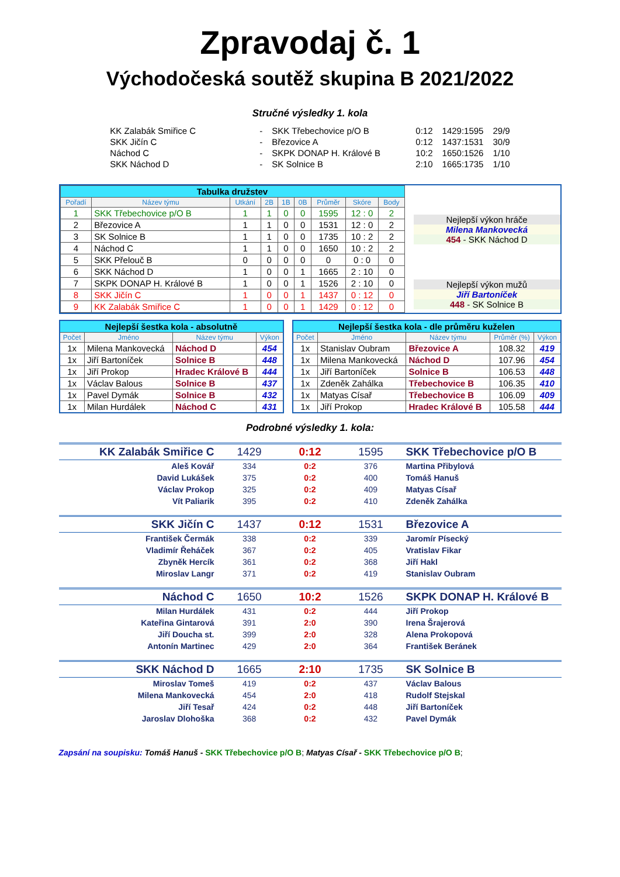Zpravodaj č. 1
Východočeská soutěž skupina B 2021/2022
Stručné výsledky 1. kola
| KK Zalabák Smiřice C | - | SKK Třebechovice p/O B | 0:12 | 1429:1595 | 29/9 |
| SKK Jičín C | - | Březovice A | 0:12 | 1437:1531 | 30/9 |
| Náchod C | - | SKPK DONAP H. Králové B | 10:2 | 1650:1526 | 1/10 |
| SKK Náchod D | - | SK Solnice B | 2:10 | 1665:1735 | 1/10 |
| Tabulka družstev | | | | | | | | |
| Pořadí | Název týmu | Utkání | 2B | 1B | 0B | Průměr | Skóre | Body |
| 1 | SKK Třebechovice p/O B | 1 | 1 | 0 | 0 | 1595 | 12 : 0 | 2 |
| 2 | Březovice A | 1 | 1 | 0 | 0 | 1531 | 12 : 0 | 2 |
| 3 | SK Solnice B | 1 | 1 | 0 | 0 | 1735 | 10 : 2 | 2 |
| 4 | Náchod C | 1 | 1 | 0 | 0 | 1650 | 10 : 2 | 2 |
| 5 | SKK Přelouč B | 0 | 0 | 0 | 0 | 0 | 0 : 0 | 0 |
| 6 | SKK Náchod D | 1 | 0 | 0 | 1 | 1665 | 2 : 10 | 0 |
| 7 | SKPK DONAP H. Králové B | 1 | 0 | 0 | 1 | 1526 | 2 : 10 | 0 |
| 8 | SKK Jičín C | 1 | 0 | 0 | 1 | 1437 | 0 : 12 | 0 |
| 9 | KK Zalabák Smiřice C | 1 | 0 | 0 | 1 | 1429 | 0 : 12 | 0 |
Nejlepší výkon hráče
Milena Mankovecká
454 - SKK Náchod D
Nejlepší výkon mužů
Jiří Bartoníček
448 - SK Solnice B
| Nejlepší šestka kola - absolutně | | | |
| Počet | Jméno | Název týmu | Výkon |
| 1x | Milena Mankovecká | Náchod D | 454 |
| 1x | Jiří Bartoníček | Solnice B | 448 |
| 1x | Jiří Prokop | Hradec Králové B | 444 |
| 1x | Václav Balous | Solnice B | 437 |
| 1x | Pavel Dymák | Solnice B | 432 |
| 1x | Milan Hurdálek | Náchod C | 431 |
| Nejlepší šestka kola - dle průměru kuželen | | | | |
| Počet | Jméno | Název týmu | Průměr (%) | Výkon |
| 1x | Stanislav Oubram | Březovice A | 108.32 | 419 |
| 1x | Milena Mankovecká | Náchod D | 107.96 | 454 |
| 1x | Jiří Bartoníček | Solnice B | 106.53 | 448 |
| 1x | Zdeněk Zahálka | Třebechovice B | 106.35 | 410 |
| 1x | Matyas Císař | Třebechovice B | 106.09 | 409 |
| 1x | Jiří Prokop | Hradec Králové B | 105.58 | 444 |
Podrobné výsledky 1. kola:
| KK Zalabák Smiřice C | 1429 | 0:12 | 1595 | SKK Třebechovice p/O B |
| Aleš Kovář | 334 | 0:2 | 376 | Martina Přibylová |
| David Lukášek | 375 | 0:2 | 400 | Tomáš Hanuš |
| Václav Prokop | 325 | 0:2 | 409 | Matyas Císař |
| Vít Paliarik | 395 | 0:2 | 410 | Zdeněk Zahálka |
| SKK Jičín C | 1437 | 0:12 | 1531 | Březovice A |
| František Čermák | 338 | 0:2 | 339 | Jaromír Písecký |
| Vladimír Řeháček | 367 | 0:2 | 405 | Vratislav Fikar |
| Zbyněk Hercík | 361 | 0:2 | 368 | Jiří Hakl |
| Miroslav Langr | 371 | 0:2 | 419 | Stanislav Oubram |
| Náchod C | 1650 | 10:2 | 1526 | SKPK DONAP H. Králové B |
| Milan Hurdálek | 431 | 0:2 | 444 | Jiří Prokop |
| Kateřina Gintarová | 391 | 2:0 | 390 | Irena Šrajerová |
| Jiří Doucha st. | 399 | 2:0 | 328 | Alena Prokopová |
| Antonín Martinec | 429 | 2:0 | 364 | František Beránek |
| SKK Náchod D | 1665 | 2:10 | 1735 | SK Solnice B |
| Miroslav Tomeš | 419 | 0:2 | 437 | Václav Balous |
| Milena Mankovecká | 454 | 2:0 | 418 | Rudolf Stejskal |
| Jiří Tesař | 424 | 0:2 | 448 | Jiří Bartoníček |
| Jaroslav Dlohoška | 368 | 0:2 | 432 | Pavel Dymák |
Zapsání na soupisku: Tomáš Hanuš - SKK Třebechovice p/O B; Matyas Císař - SKK Třebechovice p/O B;